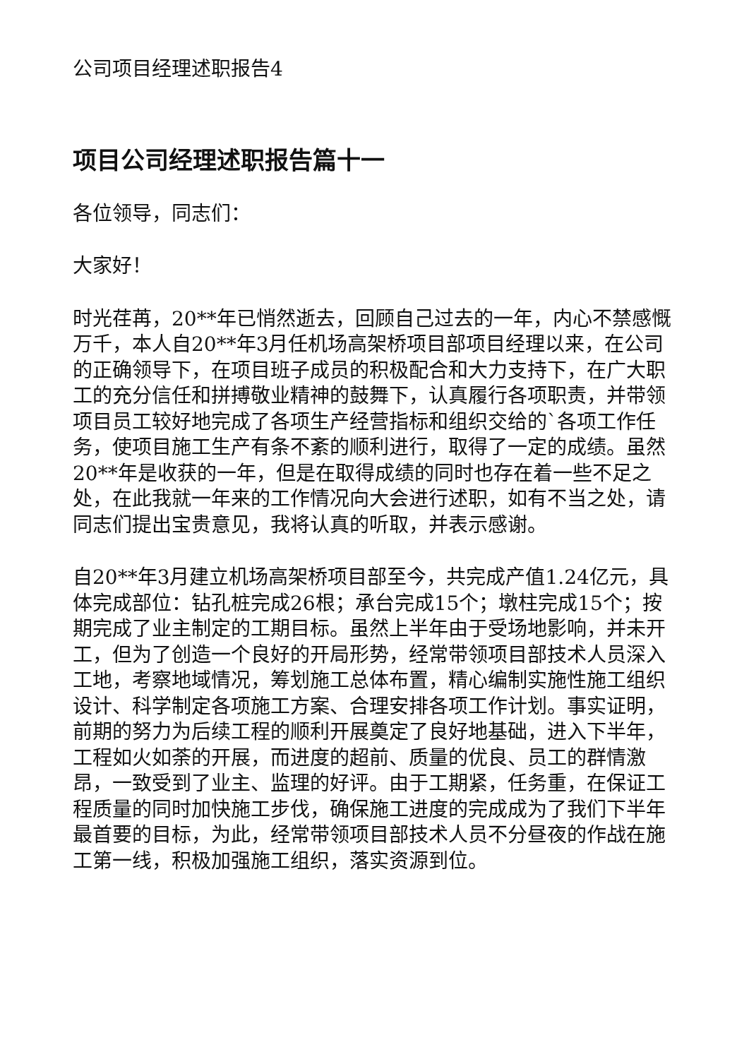公司项目经理述职报告4
项目公司经理述职报告篇十一
各位领导，同志们：
大家好！
时光荏苒，20**年已悄然逝去，回顾自己过去的一年，内心不禁感慨万千，本人自20**年3月任机场高架桥项目部项目经理以来，在公司的正确领导下，在项目班子成员的积极配合和大力支持下，在广大职工的充分信任和拼搏敬业精神的鼓舞下，认真履行各项职责，并带领项目员工较好地完成了各项生产经营指标和组织交给的`各项工作任务，使项目施工生产有条不紊的顺利进行，取得了一定的成绩。虽然20**年是收获的一年，但是在取得成绩的同时也存在着一些不足之处，在此我就一年来的工作情况向大会进行述职，如有不当之处，请同志们提出宝贵意见，我将认真的听取，并表示感谢。
自20**年3月建立机场高架桥项目部至今，共完成产值1.24亿元，具体完成部位：钻孔桩完成26根；承台完成15个；墩柱完成15个；按期完成了业主制定的工期目标。虽然上半年由于受场地影响，并未开工，但为了创造一个良好的开局形势，经常带领项目部技术人员深入工地，考察地域情况，筹划施工总体布置，精心编制实施性施工组织设计、科学制定各项施工方案、合理安排各项工作计划。事实证明，前期的努力为后续工程的顺利开展奠定了良好地基础，进入下半年，工程如火如荼的开展，而进度的超前、质量的优良、员工的群情激昂，一致受到了业主、监理的好评。由于工期紧，任务重，在保证工程质量的同时加快施工步伐，确保施工进度的完成成为了我们下半年最首要的目标，为此，经常带领项目部技术人员不分昼夜的作战在施工第一线，积极加强施工组织，落实资源到位。